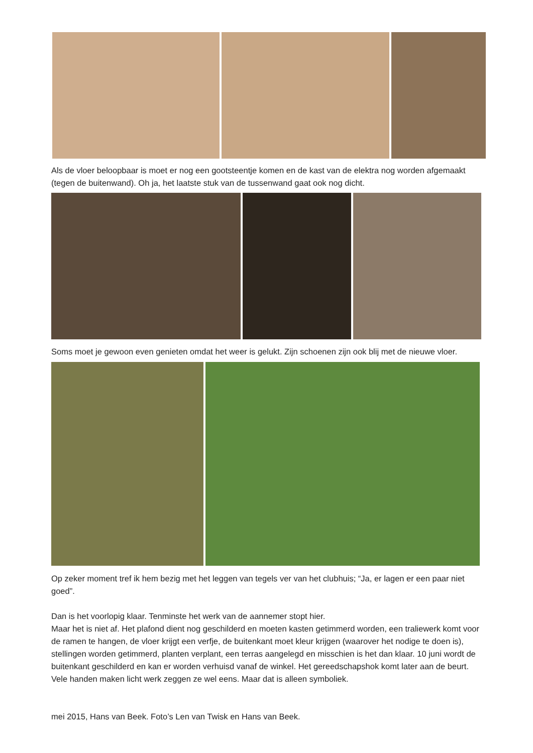Als de vloer beloopbaar is moet er nog een gootsteentje komen en de kast van de elektra nog worden afgemaakt (tegen de buitenwand). Oh ja, het laatste stuk van de tussenwand gaat ook nog dicht.
Soms moet je gewoon even genieten omdat het weer is gelukt. Zijn schoenen zijn ook blij met de nieuwe vloer.
Op zeker moment tref ik hem bezig met het leggen van tegels ver van het clubhuis; “Ja, er lagen er een paar niet goed”.
Dan is het voorlopig klaar. Tenminste het werk van de aannemer stopt hier.
Maar het is niet af. Het plafond dient nog geschilderd en moeten kasten getimmerd worden, een traliewerk komt voor de ramen te hangen, de vloer krijgt een verfje, de buitenkant moet kleur krijgen (waarover het nodige te doen is), stellingen worden getimmerd, planten verplant, een terras aangelegd en misschien is het dan klaar. 10 juni wordt de buitenkant geschilderd en kan er worden verhuisd vanaf de winkel. Het gereedschapshok komt later aan de beurt. Vele handen maken licht werk zeggen ze wel eens. Maar dat is alleen symboliek.
mei 2015, Hans van Beek. Foto’s Len van Twisk en Hans van Beek.